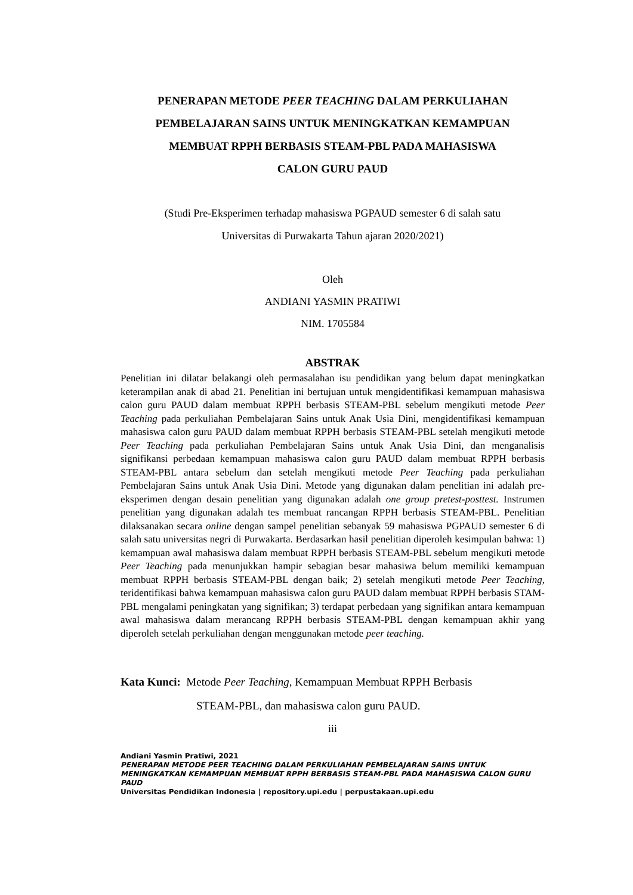PENERAPAN METODE PEER TEACHING DALAM PERKULIAHAN
PEMBELAJARAN SAINS UNTUK MENINGKATKAN KEMAMPUAN
MEMBUAT RPPH BERBASIS STEAM-PBL PADA MAHASISWA
CALON GURU PAUD
(Studi Pre-Eksperimen terhadap mahasiswa PGPAUD semester 6 di salah satu
Universitas di Purwakarta Tahun ajaran 2020/2021)
Oleh
ANDIANI YASMIN PRATIWI
NIM. 1705584
ABSTRAK
Penelitian ini dilatar belakangi oleh permasalahan isu pendidikan yang belum dapat meningkatkan keterampilan anak di abad 21. Penelitian ini bertujuan untuk mengidentifikasi kemampuan mahasiswa calon guru PAUD dalam membuat RPPH berbasis STEAM-PBL sebelum mengikuti metode Peer Teaching pada perkuliahan Pembelajaran Sains untuk Anak Usia Dini, mengidentifikasi kemampuan mahasiswa calon guru PAUD dalam membuat RPPH berbasis STEAM-PBL setelah mengikuti metode Peer Teaching pada perkuliahan Pembelajaran Sains untuk Anak Usia Dini, dan menganalisis signifikansi perbedaan kemampuan mahasiswa calon guru PAUD dalam membuat RPPH berbasis STEAM-PBL antara sebelum dan setelah mengikuti metode Peer Teaching pada perkuliahan Pembelajaran Sains untuk Anak Usia Dini. Metode yang digunakan dalam penelitian ini adalah pre-eksperimen dengan desain penelitian yang digunakan adalah one group pretest-posttest. Instrumen penelitian yang digunakan adalah tes membuat rancangan RPPH berbasis STEAM-PBL. Penelitian dilaksanakan secara online dengan sampel penelitian sebanyak 59 mahasiswa PGPAUD semester 6 di salah satu universitas negri di Purwakarta. Berdasarkan hasil penelitian diperoleh kesimpulan bahwa: 1) kemampuan awal mahasiswa dalam membuat RPPH berbasis STEAM-PBL sebelum mengikuti metode Peer Teaching pada menunjukkan hampir sebagian besar mahasiwa belum memiliki kemampuan membuat RPPH berbasis STEAM-PBL dengan baik; 2) setelah mengikuti metode Peer Teaching, teridentifikasi bahwa kemampuan mahasiswa calon guru PAUD dalam membuat RPPH berbasis STAM-PBL mengalami peningkatan yang signifikan; 3) terdapat perbedaan yang signifikan antara kemampuan awal mahasiswa dalam merancang RPPH berbasis STEAM-PBL dengan kemampuan akhir yang diperoleh setelah perkuliahan dengan menggunakan metode peer teaching.
Kata Kunci: Metode Peer Teaching, Kemampuan Membuat RPPH Berbasis
STEAM-PBL, dan mahasiswa calon guru PAUD.
iii
Andiani Yasmin Pratiwi, 2021
PENERAPAN METODE PEER TEACHING DALAM PERKULIAHAN PEMBELAJARAN SAINS UNTUK MENINGKATKAN KEMAMPUAN MEMBUAT RPPH BERBASIS STEAM-PBL PADA MAHASISWA CALON GURU PAUD
Universitas Pendidikan Indonesia | repository.upi.edu | perpustakaan.upi.edu